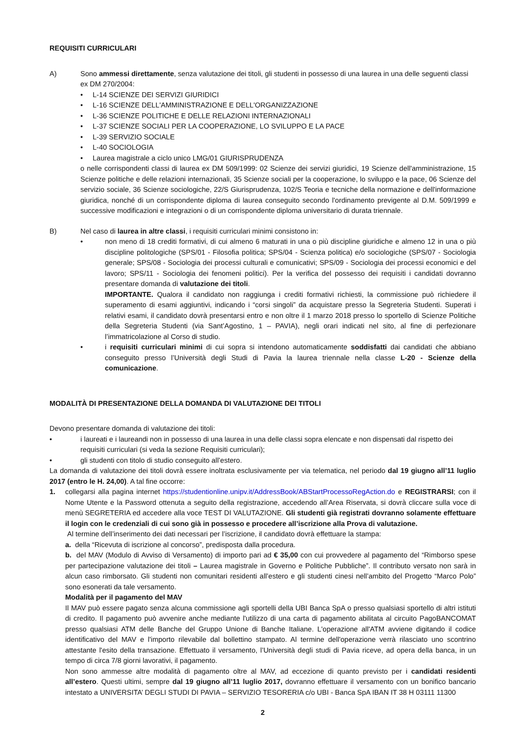REQUISITI CURRICULARI
A) Sono ammessi direttamente, senza valutazione dei titoli, gli studenti in possesso di una laurea in una delle seguenti classi ex DM 270/2004:
• L-14 SCIENZE DEI SERVIZI GIURIDICI
• L-16 SCIENZE DELL'AMMINISTRAZIONE E DELL'ORGANIZZAZIONE
• L-36 SCIENZE POLITICHE E DELLE RELAZIONI INTERNAZIONALI
• L-37 SCIENZE SOCIALI PER LA COOPERAZIONE, LO SVILUPPO E LA PACE
• L-39 SERVIZIO SOCIALE
• L-40 SOCIOLOGIA
• Laurea magistrale a ciclo unico LMG/01 GIURISPRUDENZA
o nelle corrispondenti classi di laurea ex DM 509/1999: 02 Scienze dei servizi giuridici, 19 Scienze dell'amministrazione, 15 Scienze politiche e delle relazioni internazionali, 35 Scienze sociali per la cooperazione, lo sviluppo e la pace, 06 Scienze del servizio sociale, 36 Scienze sociologiche, 22/S Giurisprudenza, 102/S Teoria e tecniche della normazione e dell'informazione giuridica, nonché di un corrispondente diploma di laurea conseguito secondo l'ordinamento previgente al D.M. 509/1999 e successive modificazioni e integrazioni o di un corrispondente diploma universitario di durata triennale.
B) Nel caso di laurea in altre classi, i requisiti curriculari minimi consistono in:
• non meno di 18 crediti formativi, di cui almeno 6 maturati in una o più discipline giuridiche e almeno 12 in una o più discipline politologiche (SPS/01 - Filosofia politica; SPS/04 - Scienza politica) e/o sociologiche (SPS/07 - Sociologia generale; SPS/08 - Sociologia dei processi culturali e comunicativi; SPS/09 - Sociologia dei processi economici e del lavoro; SPS/11 - Sociologia dei fenomeni politici). Per la verifica del possesso dei requisiti i candidati dovranno presentare domanda di valutazione dei titoli.
IMPORTANTE. Qualora il candidato non raggiunga i crediti formativi richiesti, la commissione può richiedere il superamento di esami aggiuntivi, indicando i “corsi singoli” da acquistare presso la Segreteria Studenti. Superati i relativi esami, il candidato dovrà presentarsi entro e non oltre il 1 marzo 2018 presso lo sportello di Scienze Politiche della Segreteria Studenti (via Sant’Agostino, 1 – PAVIA), negli orari indicati nel sito, al fine di perfezionare l’immatricolazione al Corso di studio.
• i requisiti curriculari minimi di cui sopra si intendono automaticamente soddisfatti dai candidati che abbiano conseguito presso l’Università degli Studi di Pavia la laurea triennale nella classe L-20 - Scienze della comunicazione.
MODALITÀ DI PRESENTAZIONE DELLA DOMANDA DI VALUTAZIONE DEI TITOLI
Devono presentare domanda di valutazione dei titoli:
• i laureati e i laureandi non in possesso di una laurea in una delle classi sopra elencate e non dispensati dal rispetto dei requisiti curriculari (si veda la sezione Requisiti curriculari);
• gli studenti con titolo di studio conseguito all’estero.
La domanda di valutazione dei titoli dovrà essere inoltrata esclusivamente per via telematica, nel periodo dal 19 giugno all’11 luglio 2017 (entro le H. 24,00). A tal fine occorre:
1. collegarsi alla pagina internet https://studentionline.unipv.it/AddressBook/ABStartProcessoRegAction.do e REGISTRARSI; con il Nome Utente e la Password ottenuta a seguito della registrazione, accedendo all’Area Riservata, si dovrà cliccare sulla voce di menù SEGRETERIA ed accedere alla voce TEST DI VALUTAZIONE. Gli studenti già registrati dovranno solamente effettuare il login con le credenziali di cui sono già in possesso e procedere all’iscrizione alla Prova di valutazione.
Al termine dell’inserimento dei dati necessari per l’iscrizione, il candidato dovrà effettuare la stampa:
a. della “Ricevuta di iscrizione al concorso”, predisposta dalla procedura.
b. del MAV (Modulo di Avviso di Versamento) di importo pari ad € 35,00 con cui provvedere al pagamento del “Rimborso spese per partecipazione valutazione dei titoli – Laurea magistrale in Governo e Politiche Pubbliche”. Il contributo versato non sarà in alcun caso rimborsato. Gli studenti non comunitari residenti all’estero e gli studenti cinesi nell’ambito del Progetto “Marco Polo” sono esonerati da tale versamento.
Modalità per il pagamento del MAV
Il MAV può essere pagato senza alcuna commissione agli sportelli della UBI Banca SpA o presso qualsiasi sportello di altri istituti di credito. Il pagamento può avvenire anche mediante l'utilizzo di una carta di pagamento abilitata al circuito PagoBANCOMAT presso qualsiasi ATM delle Banche del Gruppo Unione di Banche Italiane. L'operazione all'ATM avviene digitando il codice identificativo del MAV e l'importo rilevabile dal bollettino stampato. Al termine dell'operazione verrà rilasciato uno scontrino attestante l'esito della transazione. Effettuato il versamento, l’Università degli studi di Pavia riceve, ad opera della banca, in un tempo di circa 7/8 giorni lavorativi, il pagamento.
Non sono ammesse altre modalità di pagamento oltre al MAV, ad eccezione di quanto previsto per i candidati residenti all’estero. Questi ultimi, sempre dal 19 giugno all’11 luglio 2017, dovranno effettuare il versamento con un bonifico bancario intestato a UNIVERSITA’ DEGLI STUDI DI PAVIA – SERVIZIO TESORERIA c/o UBI - Banca SpA IBAN IT 38 H 03111 11300
2